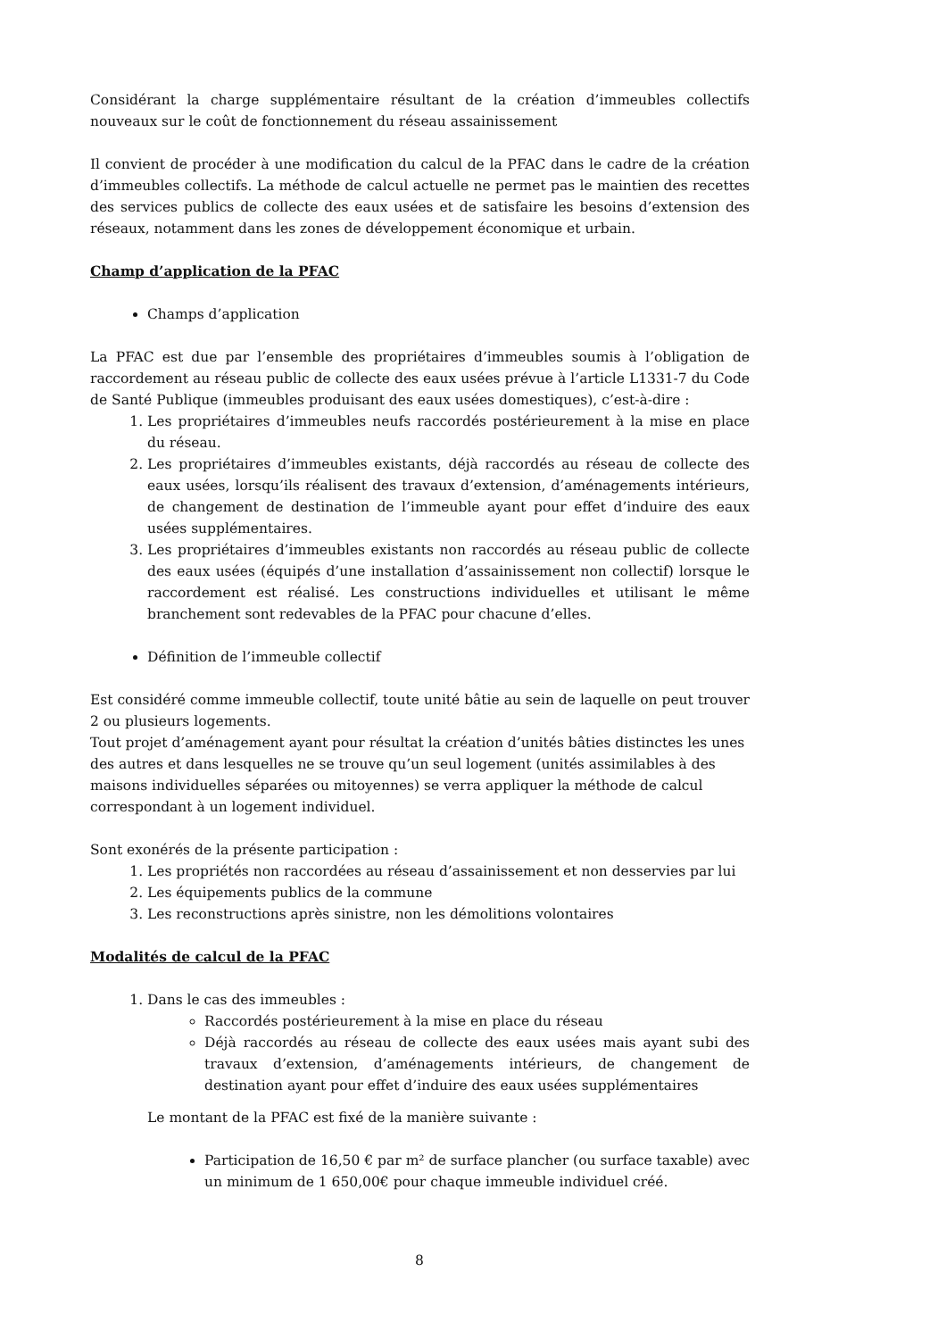Considérant la charge supplémentaire résultant de la création d’immeubles collectifs nouveaux sur le coût de fonctionnement du réseau assainissement
Il convient de procéder à une modification du calcul de la PFAC dans le cadre de la création d’immeubles collectifs. La méthode de calcul actuelle ne permet pas le maintien des recettes des services publics de collecte des eaux usées et de satisfaire les besoins d’extension des réseaux, notamment dans les zones de développement économique et urbain.
Champ d’application de la PFAC
Champs d’application
La PFAC est due par l’ensemble des propriétaires d’immeubles soumis à l’obligation de raccordement au réseau public de collecte des eaux usées prévue à l’article L1331-7 du Code de Santé Publique (immeubles produisant des eaux usées domestiques), c’est-à-dire :
1. Les propriétaires d’immeubles neufs raccordés postérieurement à la mise en place du réseau.
2. Les propriétaires d’immeubles existants, déjà raccordés au réseau de collecte des eaux usées, lorsqu’ils réalisent des travaux d’extension, d’aménagements intérieurs, de changement de destination de l’immeuble ayant pour effet d’induire des eaux usées supplémentaires.
3. Les propriétaires d’immeubles existants non raccordés au réseau public de collecte des eaux usées (équipés d’une installation d’assainissement non collectif) lorsque le raccordement est réalisé. Les constructions individuelles et utilisant le même branchement sont redevables de la PFAC pour chacune d’elles.
Définition de l’immeuble collectif
Est considéré comme immeuble collectif, toute unité bâtie au sein de laquelle on peut trouver 2 ou plusieurs logements.
Tout projet d’aménagement ayant pour résultat la création d’unités bâties distinctes les unes des autres et dans lesquelles ne se trouve qu’un seul logement (unités assimilables à des maisons individuelles séparées ou mitoyennes) se verra appliquer la méthode de calcul correspondant à un logement individuel.
Sont exonérés de la présente participation :
1. Les propriétés non raccordées au réseau d’assainissement et non desservies par lui
2. Les équipements publics de la commune
3. Les reconstructions après sinistre, non les démolitions volontaires
Modalités de calcul de la PFAC
1. Dans le cas des immeubles :
Raccordés postérieurement à la mise en place du réseau
Déjà raccordés au réseau de collecte des eaux usées mais ayant subi des travaux d’extension, d’aménagements intérieurs, de changement de destination ayant pour effet d’induire des eaux usées supplémentaires
Le montant de la PFAC est fixé de la manière suivante :
Participation de 16,50 € par m² de surface plancher (ou surface taxable) avec un minimum de 1 650,00€ pour chaque immeuble individuel créé.
8